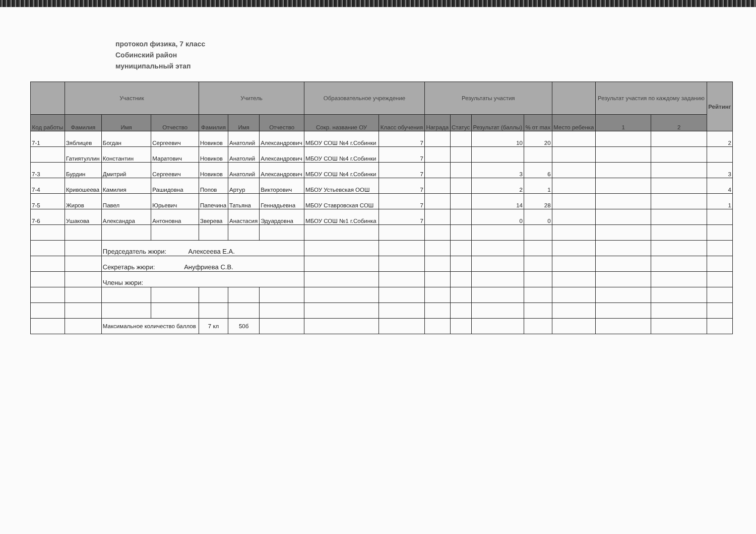протокол физика, 7 класс
Собинский район
муниципальный этап
| | Участник | | | Учитель | | | Образовательное учреждение | | Результаты участия | | | | | Результат участия по каждому заданию | | Рейтинг |
| --- | --- | --- | --- | --- | --- | --- | --- | --- | --- | --- | --- | --- | --- | --- | --- | --- |
| Код работы | Фамилия | Имя | Отчество | Фамилия | Имя | Отчество | Сокр. название ОУ | Класс обучения | Награда | Статус | Результат (баллы) | % от max | Место ребенка | 1 | 2 | |
| 7-1 | Зяблицев | Богдан | Сергеевич | Новиков | Анатолий | Александрович | МБОУ СОШ №4 г.Собинки | 7 | | | 10 | 20 | | | | 2 |
| | Гатиятуллин | Константин | Маратович | Новиков | Анатолий | Александрович | МБОУ СОШ №4 г.Собинки | 7 | | | | | | | | |
| 7-3 | Бурдин | Дмитрий | Сергеевич | Новиков | Анатолий | Александрович | МБОУ СОШ №4 г.Собинки | 7 | | | 3 | 6 | | | | 3 |
| 7-4 | Кривошеева | Камилия | Рашидовна | Попов | Артур | Викторович | МБОУ Устьевская ООШ | 7 | | | 2 | 1 | | | | 4 |
| 7-5 | Жиров | Павел | Юрьевич | Папечина | Татьяна | Геннадьевна | МБОУ Ставровская СОШ | 7 | | | 14 | 28 | | | | 1 |
| 7-6 | Ушакова | Александра | Антоновна | Зверева | Анастасия | Эдуардовна | МБОУ СОШ №1 г.Собинка | 7 | | | 0 | 0 | | | | |
| | | Председатель жюри: Алексеева Е.А. | | | | | | | | | | | | | | |
| | | Секретарь жюри: Ануфриева С.В. | | | | | | | | | | | | | | |
| | | Члены жюри: | | | | | | | | | | | | | | |
| | | Максимальное количество баллов | | 7 кл | 50б | | | | | | | | | | | |